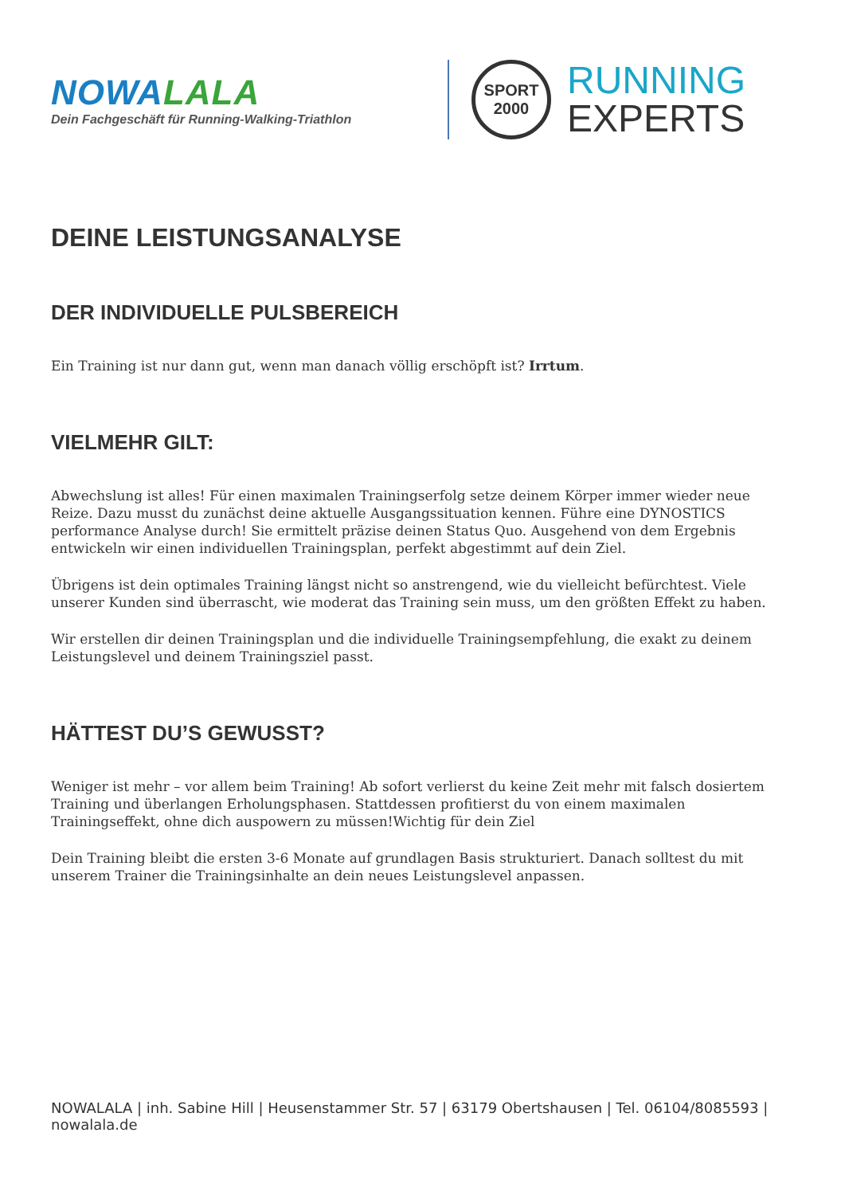NOWALALA
Dein Fachgeschäft für Running-Walking-Triathlon
SPORT
2000
RUNNING
EXPERTS
DEINE LEISTUNGSANALYSE
DER INDIVIDUELLE PULSBEREICH
Ein Training ist nur dann gut, wenn man danach völlig erschöpft ist? Irrtum.
VIELMEHR GILT:
Abwechslung ist alles! Für einen maximalen Trainingserfolg setze deinem Körper immer wieder neue Reize. Dazu musst du zunächst deine aktuelle Ausgangssituation kennen. Führe eine DYNOSTICS performance Analyse durch! Sie ermittelt präzise deinen Status Quo. Ausgehend von dem Ergebnis entwickeln wir einen individuellen Trainingsplan, perfekt abgestimmt auf dein Ziel.
Übrigens ist dein optimales Training längst nicht so anstrengend, wie du vielleicht befürchtest. Viele unserer Kunden sind überrascht, wie moderat das Training sein muss, um den größten Effekt zu haben.
Wir erstellen dir deinen Trainingsplan und die individuelle Trainingsempfehlung, die exakt zu deinem Leistungslevel und deinem Trainingsziel passt.
HÄTTEST DU’S GEWUSST?
Weniger ist mehr – vor allem beim Training! Ab sofort verlierst du keine Zeit mehr mit falsch dosiertem Training und überlangen Erholungsphasen. Stattdessen profitierst du von einem maximalen Trainingseffekt, ohne dich auspowern zu müssen!Wichtig für dein Ziel
Dein Training bleibt die ersten 3-6 Monate auf grundlagen Basis strukturiert. Danach solltest du mit unserem Trainer die Trainingsinhalte an dein neues Leistungslevel anpassen.
NOWALALA | inh. Sabine Hill | Heusenstammer Str. 57 | 63179 Obertshausen | Tel. 06104/8085593 | nowalala.de